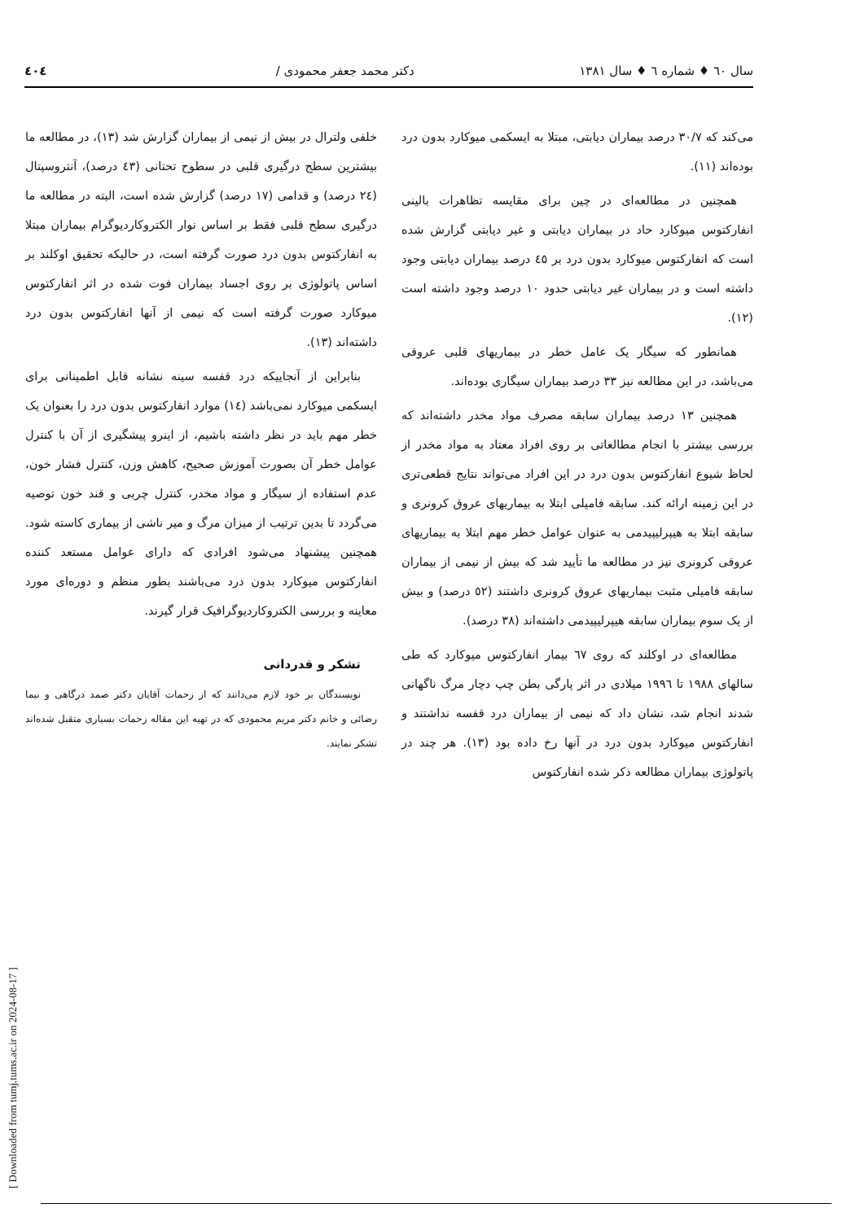سال ٦٠ ♦ شماره ٦ ♦ سال ١٣٨١ دکتر محمد جعفر محمودی / ٤٠٤
می‌کند که ٣٠/٧ درصد بیماران دیابتی، مبتلا به ایسکمی میوکارد بدون درد بوده‌اند (١١).
همچنین در مطالعه‌ای در چین برای مقایسه تظاهرات بالینی انفارکتوس میوکارد حاد در بیماران دیابتی و غیر دیابتی گزارش شده است که انفارکتوس میوکارد بدون درد بر ٤٥ درصد بیماران دیابتی وجود داشته است و در بیماران غیر دیابتی حدود ١٠ درصد وجود داشته است (١٢).
همانطور که سیگار یک عامل خطر در بیماریهای قلبی عروقی می‌باشد، در این مطالعه نیز ٣٣ درصد بیماران سیگاری بوده‌اند.
همچنین ١٣ درصد بیماران سابقه مصرف مواد مخدر داشته‌اند که بررسی بیشتر با انجام مطالعاتی بر روی افراد معتاد به مواد مخدر از لحاظ شیوع انفارکتوس بدون درد در این افراد می‌تواند نتایج قطعی‌تری در این زمینه ارائه کند. سابقه فامیلی ابتلا به بیماریهای عروق کرونری و سابقه ابتلا به هیپرلیپیدمی به عنوان عوامل خطر مهم ابتلا به بیماریهای عروقی کرونری نیز در مطالعه ما تأیید شد که بیش از نیمی از بیماران سابقه فامیلی مثبت بیماریهای عروق کرونری داشتند (٥٢ درصد) و بیش از یک سوم بیماران سابقه هیپرلیپیدمی داشته‌اند (٣٨ درصد).
مطالعه‌ای در اوکلند که روی ٦٧ بیمار انفارکتوس میوکارد که طی سالهای ١٩٨٨ تا ١٩٩٦ میلادی در اثر پارگی بطن چپ دچار مرگ ناگهانی شدند انجام شد، نشان داد که نیمی از بیماران درد قفسه نداشتند و انفارکتوس میوکارد بدون درد در آنها رخ داده بود (١٣). هر چند در پاتولوژی بیماران مطالعه ذکر شده انفارکتوس
خلفی ولترال در بیش از نیمی از بیماران گزارش شد (١٣)، در مطالعه ما بیشترین سطح درگیری قلبی در سطوح تحتانی (٤٣ درصد)، آنتروسپتال (٢٤ درصد) و قدامی (١٧ درصد) گزارش شده است، البته در مطالعه ما درگیری سطح قلبی فقط بر اساس نوار الکتروکاردیوگرام بیماران مبتلا به انفارکتوس بدون درد صورت گرفته است، در حالیکه تحقیق اوکلند بر اساس پاتولوژی بر روی اجساد بیماران فوت شده در اثر انفارکتوس میوکارد صورت گرفته است که نیمی از آنها انفارکتوس بدون درد داشته‌اند (١٣).
بنابراین از آنجاییکه درد قفسه سینه نشانه قابل اطمینانی برای ایسکمی میوکارد نمی‌باشد (١٤) موارد انفارکتوس بدون درد را بعنوان یک خطر مهم باید در نظر داشته باشیم، از اینرو پیشگیری از آن با کنترل عوامل خطر آن بصورت آموزش صحیح، کاهش وزن، کنترل فشار خون، عدم استفاده از سیگار و مواد مخدر، کنترل چربی و قند خون توصیه می‌گردد تا بدین ترتیب از میزان مرگ و میر ناشی از بیماری کاسته شود. همچنین پیشنهاد می‌شود افرادی که دارای عوامل مستعد کننده انفارکتوس میوکارد بدون درد می‌باشند بطور منظم و دوره‌ای مورد معاینه و بررسی الکتروکاردیوگرافیک قرار گیرند.
تشکر و قدردانی
نویسندگان بر خود لازم می‌دانند که از زحمات آقایان دکتر صمد درگاهی و نیما رضائی و خانم دکتر مریم محمودی که در تهیه این مقاله زحمات بسیاری متقبل شده‌اند تشکر نمایند.
[ Downloaded from tumj.tums.ac.ir on 2024-08-17 ]